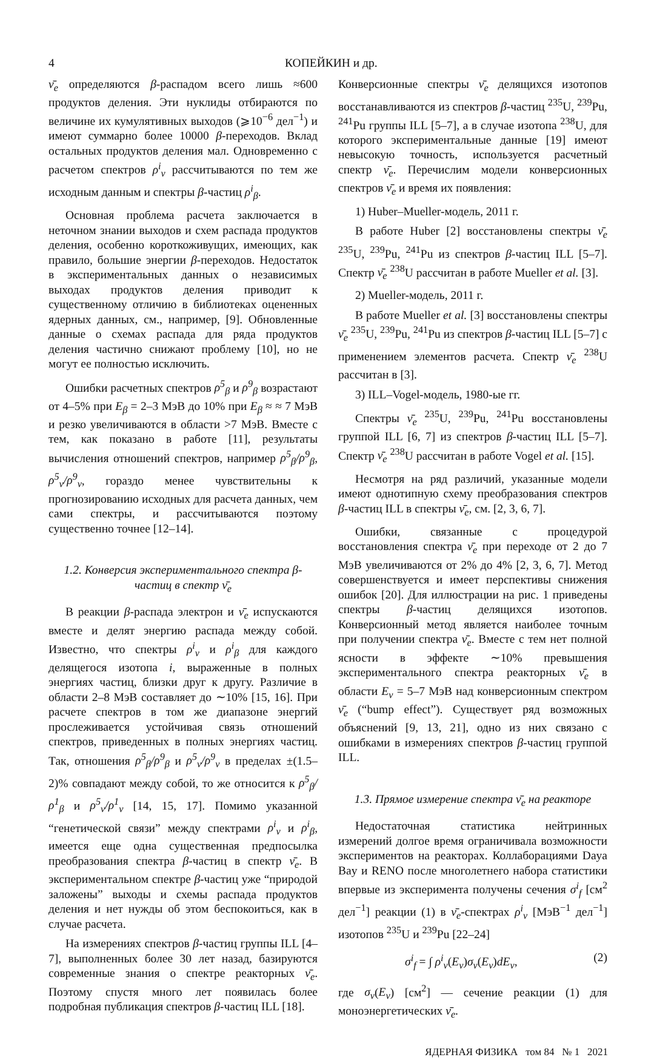4 КОПЕЙКИН и др.
ν̄<sub>e</sub> определяются β-распадом всего лишь ≈600 продуктов деления. Эти нуклиды отбираются по величине их кумулятивных выходов (⩾10<sup>−6</sup> дел<sup>−1</sup>) и имеют суммарно более 10000 β-переходов. Вклад остальных продуктов деления мал. Одновременно с расчетом спектров ρ<sup>i</sup><sub>ν</sub> рассчитываются по тем же исходным данным и спектры β-частиц ρ<sup>i</sup><sub>β</sub>.
Основная проблема расчета заключается в неточном знании выходов и схем распада продуктов деления, особенно короткоживущих, имеющих, как правило, большие энергии β-переходов. Недостаток в экспериментальных данных о независимых выходах продуктов деления приводит к существенному отличию в библиотеках оцененных ядерных данных, см., например, [9]. Обновленные данные о схемах распада для ряда продуктов деления частично снижают проблему [10], но не могут ее полностью исключить.
Ошибки расчетных спектров ρ<sup>5</sup><sub>β</sub> и ρ<sup>9</sup><sub>β</sub> возрастают от 4–5% при E<sub>β</sub> = 2–3 МэВ до 10% при E<sub>β</sub> ≈ ≈ 7 МэВ и резко увеличиваются в области >7 МэВ. Вместе с тем, как показано в работе [11], результаты вычисления отношений спектров, например ρ<sup>5</sup><sub>β</sub>/ρ<sup>9</sup><sub>β</sub>, ρ<sup>5</sup><sub>ν</sub>/ρ<sup>9</sup><sub>ν</sub>, гораздо менее чувствительны к прогнозированию исходных для расчета данных, чем сами спектры, и рассчитываются поэтому существенно точнее [12–14].
1.2. Конверсия экспериментального спектра β-частиц в спектр ν̄<sub>e</sub>
В реакции β-распада электрон и ν̄<sub>e</sub> испускаются вместе и делят энергию распада между собой. Известно, что спектры ρ<sup>i</sup><sub>ν</sub> и ρ<sup>i</sup><sub>β</sub> для каждого делящегося изотопа i, выраженные в полных энергиях частиц, близки друг к другу. Различие в области 2–8 МэВ составляет до ∼10% [15, 16]. При расчете спектров в том же диапазоне энергий прослеживается устойчивая связь отношений спектров, приведенных в полных энергиях частиц. Так, отношения ρ<sup>5</sup><sub>β</sub>/ρ<sup>9</sup><sub>β</sub> и ρ<sup>5</sup><sub>ν</sub>/ρ<sup>9</sup><sub>ν</sub> в пределах ±(1.5–2)% совпадают между собой, то же относится к ρ<sup>5</sup><sub>β</sub>/ρ<sup>1</sup><sub>β</sub> и ρ<sup>5</sup><sub>ν</sub>/ρ<sup>1</sup><sub>ν</sub> [14, 15, 17]. Помимо указанной “генетической связи” между спектрами ρ<sup>i</sup><sub>ν</sub> и ρ<sup>i</sup><sub>β</sub>, имеется еще одна существенная предпосылка преобразования спектра β-частиц в спектр ν̄<sub>e</sub>. В экспериментальном спектре β-частиц уже “природой заложены” выходы и схемы распада продуктов деления и нет нужды об этом беспокоиться, как в случае расчета.
На измерениях спектров β-частиц группы ILL [4–7], выполненных более 30 лет назад, базируются современные знания о спектре реакторных ν̄<sub>e</sub>. Поэтому спустя много лет появилась более подробная публикация спектров β-частиц ILL [18].
Конверсионные спектры ν̄<sub>e</sub> делящихся изотопов восстанавливаются из спектров β-частиц <sup>235</sup>U, <sup>239</sup>Pu, <sup>241</sup>Pu группы ILL [5–7], а в случае изотопа <sup>238</sup>U, для которого экспериментальные данные [19] имеют невысокую точность, используется расчетный спектр ν̄<sub>e</sub>. Перечислим модели конверсионных спектров ν̄<sub>e</sub> и время их появления:
1) Huber–Mueller-модель, 2011 г.
В работе Huber [2] восстановлены спектры ν̄<sub>e</sub> <sup>235</sup>U, <sup>239</sup>Pu, <sup>241</sup>Pu из спектров β-частиц ILL [5–7]. Спектр ν̄<sub>e</sub> <sup>238</sup>U рассчитан в работе Mueller et al. [3].
2) Mueller-модель, 2011 г.
В работе Mueller et al. [3] восстановлены спектры ν̄<sub>e</sub> <sup>235</sup>U, <sup>239</sup>Pu, <sup>241</sup>Pu из спектров β-частиц ILL [5–7] с применением элементов расчета. Спектр ν̄<sub>e</sub> <sup>238</sup>U рассчитан в [3].
3) ILL–Vogel-модель, 1980-ые гг.
Спектры ν̄<sub>e</sub> <sup>235</sup>U, <sup>239</sup>Pu, <sup>241</sup>Pu восстановлены группой ILL [6, 7] из спектров β-частиц ILL [5–7]. Спектр ν̄<sub>e</sub> <sup>238</sup>U рассчитан в работе Vogel et al. [15].
Несмотря на ряд различий, указанные модели имеют однотипную схему преобразования спектров β-частиц ILL в спектры ν̄<sub>e</sub>, см. [2, 3, 6, 7].
Ошибки, связанные с процедурой восстановления спектра ν̄<sub>e</sub> при переходе от 2 до 7 МэВ увеличиваются от 2% до 4% [2, 3, 6, 7]. Метод совершенствуется и имеет перспективы снижения ошибок [20]. Для иллюстрации на рис. 1 приведены спектры β-частиц делящихся изотопов. Конверсионный метод является наиболее точным при получении спектра ν̄<sub>e</sub>. Вместе с тем нет полной ясности в эффекте ∼10% превышения экспериментального спектра реакторных ν̄<sub>e</sub> в области E<sub>ν</sub> = 5–7 МэВ над конверсионным спектром ν̄<sub>e</sub> (“bump effect”). Существует ряд возможных объяснений [9, 13, 21], одно из них связано с ошибками в измерениях спектров β-частиц группой ILL.
1.3. Прямое измерение спектра ν̄<sub>e</sub> на реакторе
Недостаточная статистика нейтринных измерений долгое время ограничивала возможности экспериментов на реакторах. Коллаборациями Daya Bay и RENO после многолетнего набора статистики впервые из эксперимента получены сечения σ<sup>i</sup><sub>f</sub> [см<sup>2</sup> дел<sup>−1</sup>] реакции (1) в ν̄<sub>e</sub>-спектрах ρ<sup>i</sup><sub>ν</sub> [МэВ<sup>−1</sup> дел<sup>−1</sup>] изотопов <sup>235</sup>U и <sup>239</sup>Pu [22–24]
σ<sup>i</sup><sub>f</sub> = ∫ ρ<sup>i</sup><sub>ν</sub>(E<sub>ν</sub>)σ<sub>ν</sub>(E<sub>ν</sub>)dE<sub>ν</sub>, (2)
где σ<sub>ν</sub>(E<sub>ν</sub>) [см<sup>2</sup>] — сечение реакции (1) для моноэнергетических ν̄<sub>e</sub>.
ЯДЕРНАЯ ФИЗИКА том 84 № 1 2021